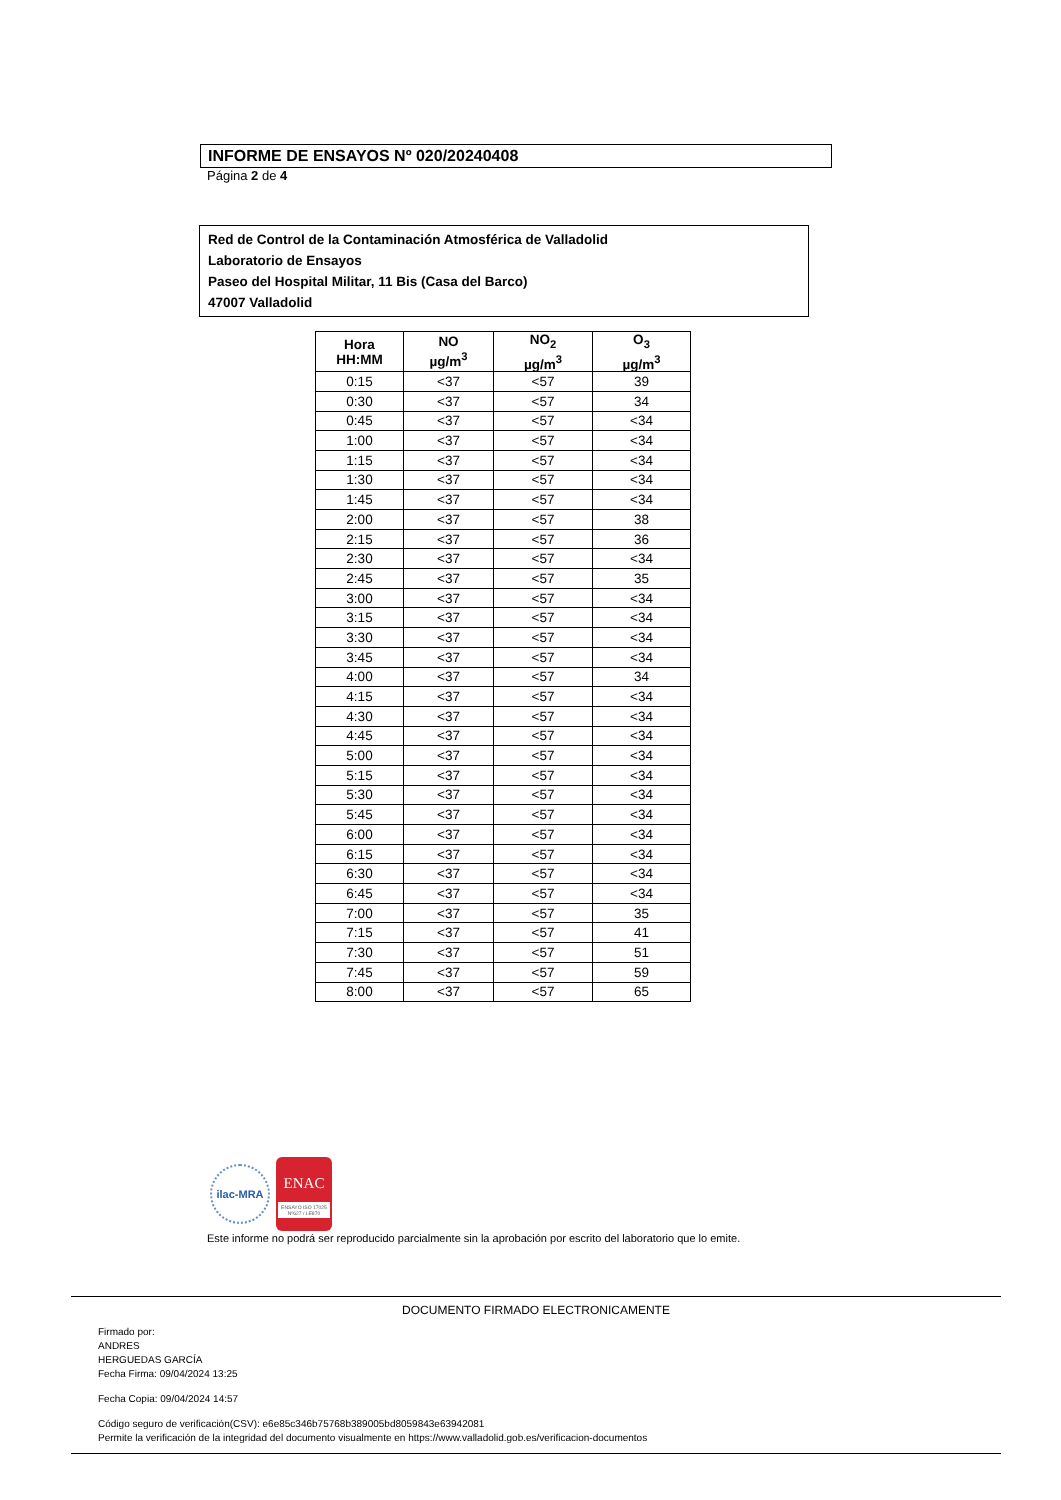INFORME DE ENSAYOS Nº 020/20240408
Página 2 de 4
Red de Control de la Contaminación Atmosférica de Valladolid
Laboratorio de Ensayos
Paseo del Hospital Militar, 11 Bis (Casa del Barco)
47007 Valladolid
| Hora HH:MM | NO µg/m<sup>3</sup> | NO<sub>2</sub> µg/m<sup>3</sup> | O<sub>3</sub> µg/m<sup>3</sup> |
| --- | --- | --- | --- |
| 0:15 | <37 | <57 | 39 |
| 0:30 | <37 | <57 | 34 |
| 0:45 | <37 | <57 | <34 |
| 1:00 | <37 | <57 | <34 |
| 1:15 | <37 | <57 | <34 |
| 1:30 | <37 | <57 | <34 |
| 1:45 | <37 | <57 | <34 |
| 2:00 | <37 | <57 | 38 |
| 2:15 | <37 | <57 | 36 |
| 2:30 | <37 | <57 | <34 |
| 2:45 | <37 | <57 | 35 |
| 3:00 | <37 | <57 | <34 |
| 3:15 | <37 | <57 | <34 |
| 3:30 | <37 | <57 | <34 |
| 3:45 | <37 | <57 | <34 |
| 4:00 | <37 | <57 | 34 |
| 4:15 | <37 | <57 | <34 |
| 4:30 | <37 | <57 | <34 |
| 4:45 | <37 | <57 | <34 |
| 5:00 | <37 | <57 | <34 |
| 5:15 | <37 | <57 | <34 |
| 5:30 | <37 | <57 | <34 |
| 5:45 | <37 | <57 | <34 |
| 6:00 | <37 | <57 | <34 |
| 6:15 | <37 | <57 | <34 |
| 6:30 | <37 | <57 | <34 |
| 6:45 | <37 | <57 | <34 |
| 7:00 | <37 | <57 | 35 |
| 7:15 | <37 | <57 | 41 |
| 7:30 | <37 | <57 | 51 |
| 7:45 | <37 | <57 | 59 |
| 8:00 | <37 | <57 | 65 |
ilac-MRA
ENAC
ENSAYO ISO 17025 Nº627 / LE870
Este informe no podrá ser reproducido parcialmente sin la aprobación por escrito del laboratorio que lo emite.
DOCUMENTO FIRMADO ELECTRONICAMENTE
Firmado por:
ANDRES
HERGUEDAS GARCÍA
Fecha Firma: 09/04/2024 13:25
Fecha Copia: 09/04/2024 14:57
Código seguro de verificación(CSV): e6e85c346b75768b389005bd8059843e63942081
Permite la verificación de la integridad del documento visualmente en https://www.valladolid.gob.es/verificacion-documentos